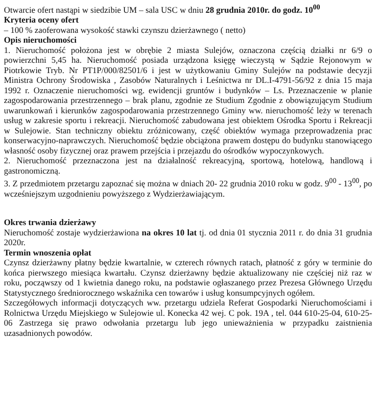Otwarcie ofert nastąpi w siedzibie UM – sala USC w dniu 28 grudnia 2010r. do godz. 10<sup>00</sup>
Kryteria oceny ofert
– 100 % zaoferowana wysokość stawki czynszu dzierżawnego ( netto)
Opis nieruchomości
1. Nieruchomość położona jest w obrębie 2 miasta Sulejów, oznaczona częścią działki nr 6/9 o powierzchni 5,45 ha. Nieruchomość posiada urządzona księgę wieczystą w Sądzie Rejonowym w Piotrkowie Tryb. Nr PT1P/000/82501/6 i jest w użytkowaniu Gminy Sulejów na podstawie decyzji Ministra Ochrony Środowiska , Zasobów Naturalnych i Leśnictwa nr DL.I-4791-56/92 z dnia 15 maja 1992 r. Oznaczenie nieruchomości wg. ewidencji gruntów i budynków – Ls. Przeznaczenie w planie zagospodarowania przestrzennego – brak planu, zgodnie ze Studium Zgodnie z obowiązującym Studium uwarunkowań i kierunków zagospodarowania przestrzennego Gminy ww. nieruchomość leży w terenach usług w zakresie sportu i rekreacji. Nieruchomość zabudowana jest obiektem Ośrodka Sportu i Rekreacji w Sulejowie. Stan techniczny obiektu zróżnicowany, część obiektów wymaga przeprowadzenia prac konserwacyjno-naprawczych. Nieruchomość będzie obciążona prawem dostępu do budynku stanowiącego własność osoby fizycznej oraz prawem przejścia i przejazdu do ośrodków wypoczynkowych.
2. Nieruchomość przeznaczona jest na działalność rekreacyjną, sportową, hotelową, handlową i gastronomiczną.
3. Z przedmiotem przetargu zapoznać się można w dniach 20- 22 grudnia 2010 roku w godz. 9<sup>00</sup> - 13<sup>00</sup>, po wcześniejszym uzgodnieniu powyższego z Wydzierżawiającym.
Okres trwania dzierżawy
Nieruchomość zostaje wydzierżawiona na okres 10 lat tj. od dnia 01 stycznia 2011 r. do dnia 31 grudnia 2020r.
Termin wnoszenia opłat
Czynsz dzierżawny płatny będzie kwartalnie, w czterech równych ratach, płatność z góry w terminie do końca pierwszego miesiąca kwartału. Czynsz dzierżawny będzie aktualizowany nie częściej niż raz w roku, począwszy od 1 kwietnia danego roku, na podstawie ogłaszanego przez Prezesa Głównego Urzędu Statystycznego średniorocznego wskaźnika cen towarów i usług konsumpcyjnych ogółem.
Szczegółowych informacji dotyczących ww. przetargu udziela Referat Gospodarki Nieruchomościami i Rolnictwa Urzędu Miejskiego w Sulejowie ul. Konecka 42 wej. C pok. 19A , tel. 044 610-25-04, 610-25-06 Zastrzega się prawo odwołania przetargu lub jego unieważnienia w przypadku zaistnienia uzasadnionych powodów.